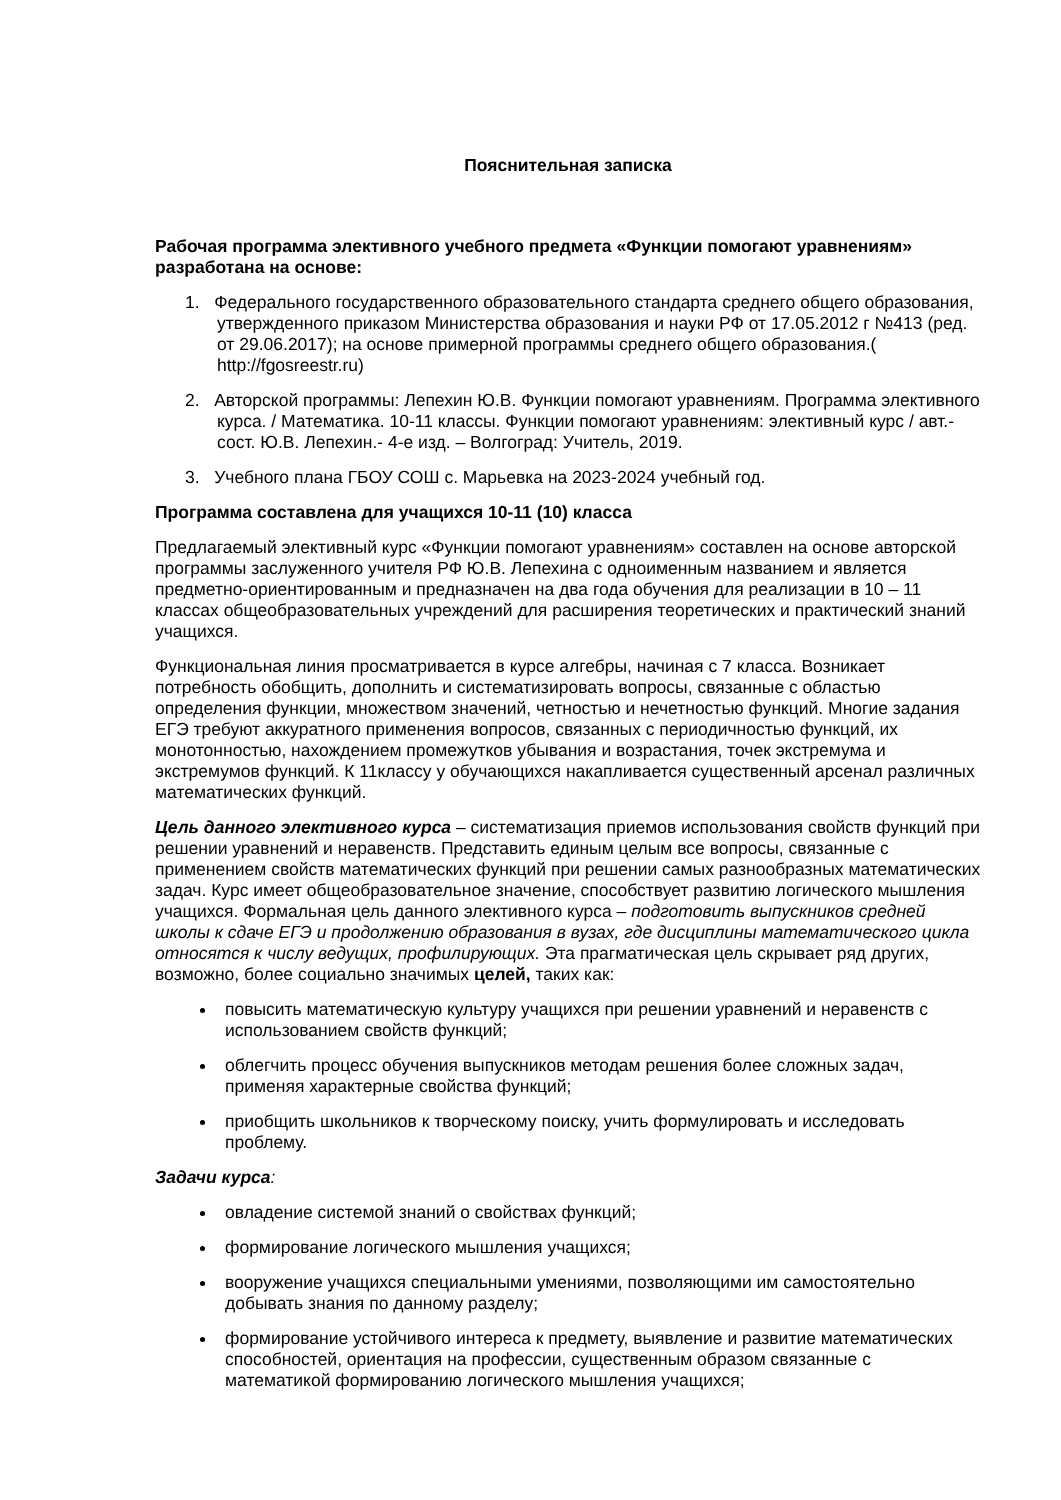Пояснительная записка
Рабочая программа элективного учебного предмета «Функции помогают уравнениям» разработана на основе:
1. Федерального государственного образовательного стандарта среднего общего образования, утвержденного приказом Министерства образования и науки РФ от 17.05.2012 г №413 (ред. от 29.06.2017); на основе примерной программы среднего общего образования.( http://fgosreestr.ru)
2. Авторской программы: Лепехин Ю.В. Функции помогают уравнениям. Программа элективного курса. / Математика. 10-11 классы. Функции помогают уравнениям: элективный курс / авт.-сост. Ю.В. Лепехин.- 4-е изд. – Волгоград: Учитель, 2019.
3. Учебного плана ГБОУ СОШ с. Марьевка на 2023-2024 учебный год.
Программа составлена для учащихся 10-11 (10) класса
Предлагаемый элективный курс «Функции помогают уравнениям» составлен на основе авторской программы заслуженного учителя РФ Ю.В. Лепехина с одноименным названием и является предметно-ориентированным и предназначен на два года обучения для реализации в 10 – 11 классах общеобразовательных учреждений для расширения теоретических и практический знаний учащихся.
Функциональная линия просматривается в курсе алгебры, начиная с 7 класса. Возникает потребность обобщить, дополнить и систематизировать вопросы, связанные с областью определения функции, множеством значений, четностью и нечетностью функций. Многие задания ЕГЭ требуют аккуратного применения вопросов, связанных с периодичностью функций, их монотонностью, нахождением промежутков убывания и возрастания, точек экстремума и экстремумов функций. К 11классу у обучающихся накапливается существенный арсенал различных математических функций.
Цель данного элективного курса – систематизация приемов использования свойств функций при решении уравнений и неравенств. Представить единым целым все вопросы, связанные с применением свойств математических функций при решении самых разнообразных математических задач. Курс имеет общеобразовательное значение, способствует развитию логического мышления учащихся. Формальная цель данного элективного курса – подготовить выпускников средней школы к сдаче ЕГЭ и продолжению образования в вузах, где дисциплины математического цикла относятся к числу ведущих, профилирующих. Эта прагматическая цель скрывает ряд других, возможно, более социально значимых целей, таких как:
повысить математическую культуру учащихся при решении уравнений и неравенств с использованием свойств функций;
облегчить процесс обучения выпускников методам решения более сложных задач, применяя характерные свойства функций;
приобщить школьников к творческому поиску, учить формулировать и исследовать проблему.
Задачи курса:
овладение системой знаний о свойствах функций;
формирование логического мышления учащихся;
вооружение учащихся специальными умениями, позволяющими им самостоятельно добывать знания по данному разделу;
формирование устойчивого интереса к предмету, выявление и развитие математических способностей, ориентация на профессии, существенным образом связанные с математикой формированию логического мышления учащихся;